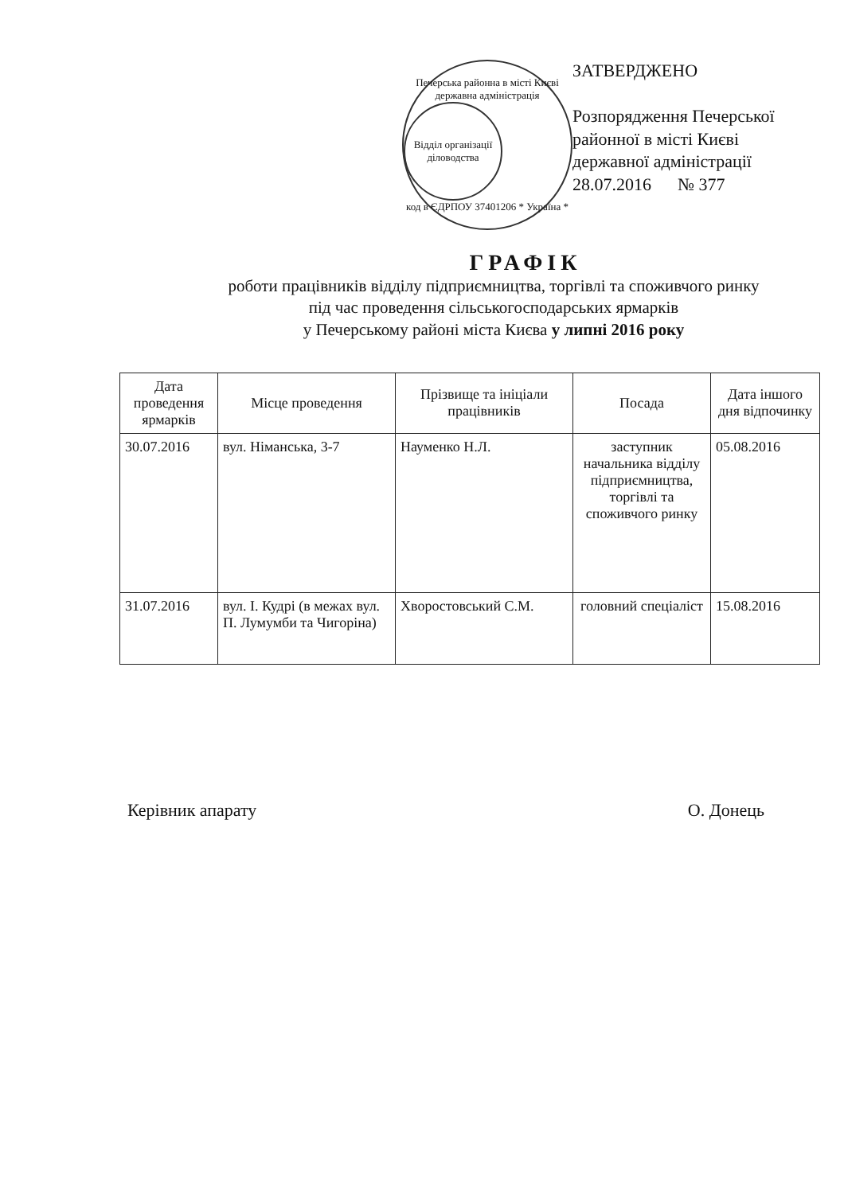Печерська районна в місті Києві державна адміністрація
Відділ організації діловодства
код в ЄДРПОУ 37401206 * Україна *
ЗАТВЕРДЖЕНО
Розпорядження Печерської
районної в місті Києві
державної адміністрації
28.07.2016 № 377
ГРАФІК
роботи працівників відділу підприємництва, торгівлі та споживчого ринку
під час проведення сільськогосподарських ярмарків
у Печерському районі міста Києва у липні 2016 року
| Дата проведення ярмарків | Місце проведення | Прізвище та ініціали працівників | Посада | Дата іншого дня відпочинку |
| --- | --- | --- | --- | --- |
| 30.07.2016 | вул. Німанська, 3-7 | Науменко Н.Л. | заступник начальника відділу підприємництва, торгівлі та споживчого ринку | 05.08.2016 |
| 31.07.2016 | вул. І. Кудрі (в межах вул. П. Лумумби та Чигоріна) | Хворостовський С.М. | головний спеціаліст | 15.08.2016 |
Керівник апарату О. Донець